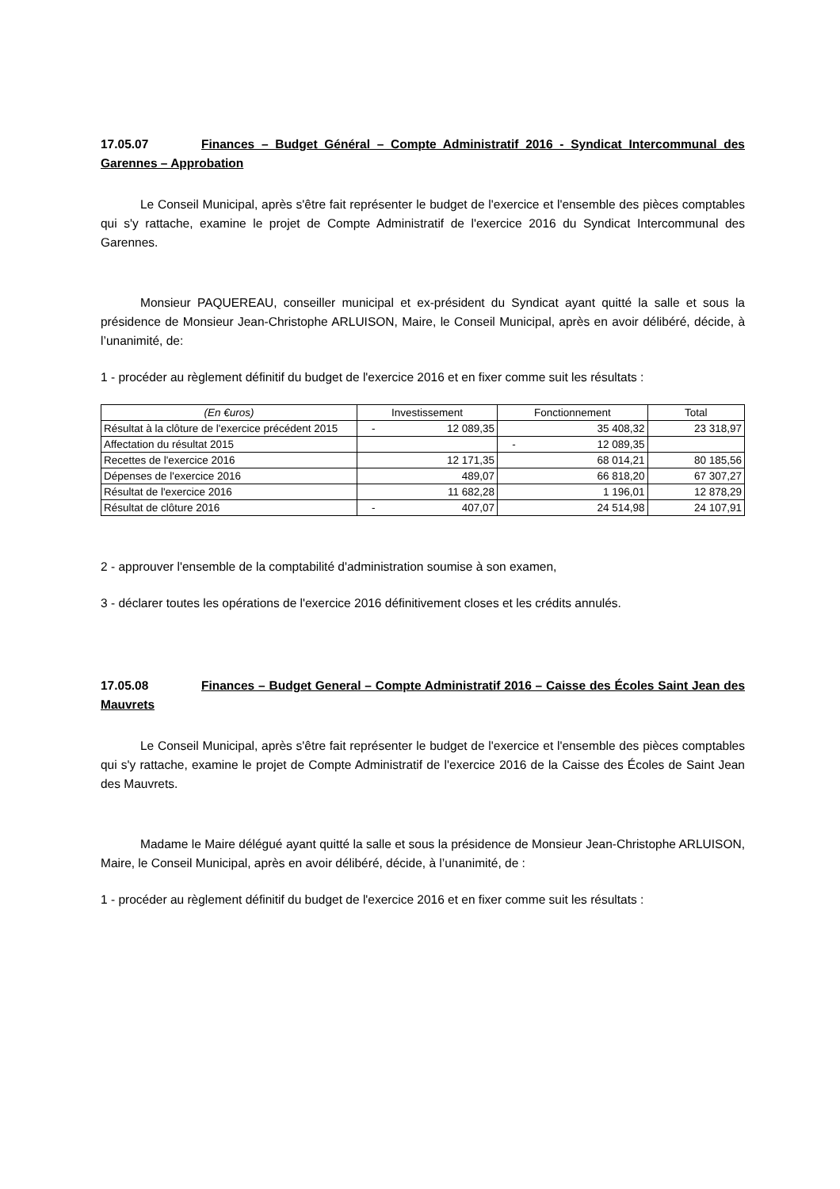17.05.07 Finances – Budget Général – Compte Administratif 2016 - Syndicat Intercommunal des Garennes – Approbation
Le Conseil Municipal, après s'être fait représenter le budget de l'exercice et l'ensemble des pièces comptables qui s'y rattache, examine le projet de Compte Administratif de l'exercice 2016 du Syndicat Intercommunal des Garennes.
Monsieur PAQUEREAU, conseiller municipal et ex-président du Syndicat ayant quitté la salle et sous la présidence de Monsieur Jean-Christophe ARLUISON, Maire, le Conseil Municipal, après en avoir délibéré, décide, à l’unanimité, de:
1 - procéder au règlement définitif du budget de l'exercice 2016 et en fixer comme suit les résultats :
| (En €uros) | Investissement | Fonctionnement | Total |
| --- | --- | --- | --- |
| Résultat à la clôture de l'exercice précédent 2015 | - 12 089,35 | 35 408,32 | 23 318,97 |
| Affectation du résultat 2015 | | - 12 089,35 | |
| Recettes de l'exercice 2016 | 12 171,35 | 68 014,21 | 80 185,56 |
| Dépenses de l'exercice 2016 | 489,07 | 66 818,20 | 67 307,27 |
| Résultat de l'exercice 2016 | 11 682,28 | 1 196,01 | 12 878,29 |
| Résultat de clôture 2016 | - 407,07 | 24 514,98 | 24 107,91 |
2 - approuver l'ensemble de la comptabilité d'administration soumise à son examen,
3 - déclarer toutes les opérations de l'exercice 2016 définitivement closes et les crédits annulés.
17.05.08 Finances – Budget General – Compte Administratif 2016 – Caisse des Écoles Saint Jean des Mauvrets
Le Conseil Municipal, après s'être fait représenter le budget de l'exercice et l'ensemble des pièces comptables qui s'y rattache, examine le projet de Compte Administratif de l'exercice 2016 de la Caisse des Écoles de Saint Jean des Mauvrets.
Madame le Maire délégué ayant quitté la salle et sous la présidence de Monsieur Jean-Christophe ARLUISON, Maire, le Conseil Municipal, après en avoir délibéré, décide, à l’unanimité, de :
1 - procéder au règlement définitif du budget de l'exercice 2016 et en fixer comme suit les résultats :